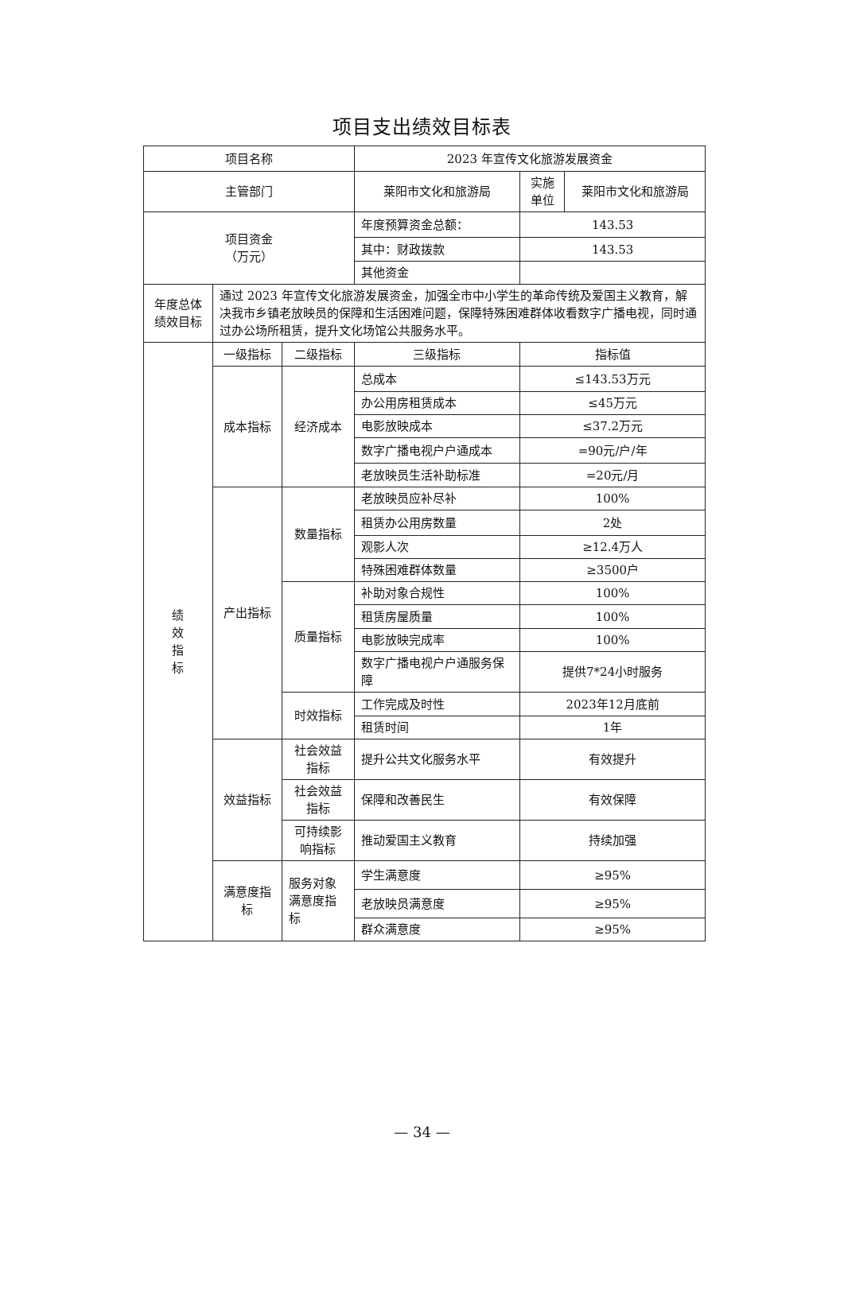项目支出绩效目标表
| 项目名称 | | | 2023 年宣传文化旅游发展资金 | | |
| 主管部门 | | | 莱阳市文化和旅游局 | 实施 单位 | 莱阳市文化和旅游局 |
| 项目资金 （万元） | | | 年度预算资金总额： | 143.53 | |
| | | | 其中：财政拨款 | 143.53 | |
| | | | 其他资金 | | |
| 年度总体 绩效目标 | 通过 2023 年宣传文化旅游发展资金，加强全市中小学生的革命传统及爱国主义教育，解决我市乡镇老放映员的保障和生活困难问题，保障特殊困难群体收看数字广播电视，同时通过办公场所租赁，提升文化场馆公共服务水平。 | | | | |
| 绩 效 指 标 | 一级指标 | 二级指标 | 三级指标 | 指标值 | |
| | 成本指标 | 经济成本 | 总成本 | ≤143.53万元 | |
| | | | 办公用房租赁成本 | ≤45万元 | |
| | | | 电影放映成本 | ≤37.2万元 | |
| | | | 数字广播电视户户通成本 | =90元/户/年 | |
| | | | 老放映员生活补助标准 | =20元/月 | |
| | 产出指标 | 数量指标 | 老放映员应补尽补 | 100% | |
| | | | 租赁办公用房数量 | 2处 | |
| | | | 观影人次 | ≥12.4万人 | |
| | | | 特殊困难群体数量 | ≥3500户 | |
| | | 质量指标 | 补助对象合规性 | 100% | |
| | | | 租赁房屋质量 | 100% | |
| | | | 电影放映完成率 | 100% | |
| | | | 数字广播电视户户通服务保障 | 提供7*24小时服务 | |
| | | 时效指标 | 工作完成及时性 | 2023年12月底前 | |
| | | | 租赁时间 | 1年 | |
| | 效益指标 | 社会效益 指标 | 提升公共文化服务水平 | 有效提升 | |
| | | 社会效益 指标 | 保障和改善民生 | 有效保障 | |
| | | 可持续影 响指标 | 推动爱国主义教育 | 持续加强 | |
| | 满意度指 标 | 服务对象满意度指标 | 学生满意度 | ≥95% | |
| | | | 老放映员满意度 | ≥95% | |
| | | | 群众满意度 | ≥95% | |
— 34 —